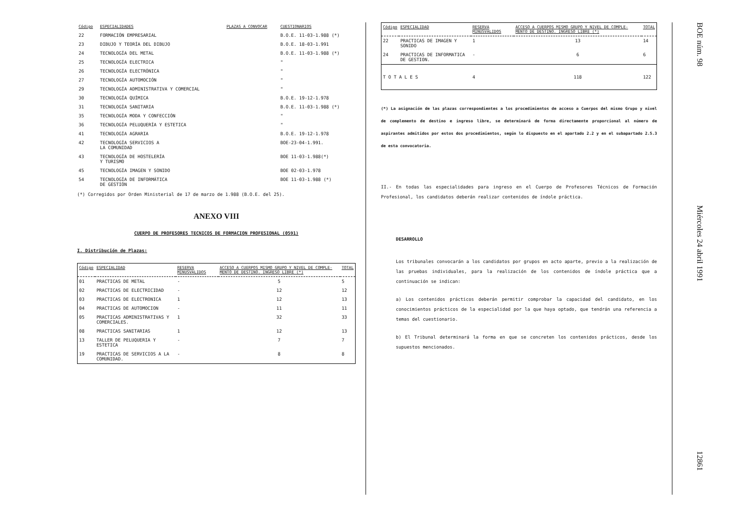| Código | ESPECIALIDADES | PLAZAS A CONVOCAR | CUESTIONARIOS |
| --- | --- | --- | --- |
| 22 | FORMACIÓN EMPRESARIAL | | B.O.E. 11-03-1.988 (*) |
| 23 | DIBUJO Y TEORÍA DEL DIBUJO | | B.O.E. 18-03-1.991 |
| 24 | TECNOLOGÍA DEL METAL | | B.O.E. 11-03-1.988 (*) |
| 25 | TECNOLOGÍA ELECTRICA | | " |
| 26 | TECNOLOGÍA ELECTRÓNICA | | " |
| 27 | TECNOLOGÍA AUTOMOCIÓN | | " |
| 29 | TECNOLOGÍA ADMINISTRATIVA Y COMERCIAL | | " |
| 30 | TECNOLOGÍA QUÍMICA | | B.O.E. 19-12-1.978 |
| 31 | TECNOLOGÍA SANITARIA | | B.O.E. 11-03-1.988 (*) |
| 35 | TECNOLOGÍA MODA Y CONFECCIÓN | | " |
| 36 | TECNOLOGÍA PELUQUERÍA Y ESTETICA | | " |
| 41 | TECNOLOGÍA AGRARIA | | B.O.E. 19-12-1.978 |
| 42 | TECNOLOGÍA SERVICIOS A LA COMUNIDAD | | BOE-23-04-1.991. |
| 43 | TECNOLOGÍA DE HOSTELERÍA Y TURISMO | | BOE 11-03-1.988(*) |
| 45 | TECNOLOGÍA IMAGEN Y SONIDO | | BOE 02-03-1.978 |
| 54 | TECNOLOGÍA DE INFORMÁTICA DE GESTIÓN | | BOE 11-03-1.988 (*) |
(*) Corregidos por Orden Ministerial de 17 de marzo de 1.988 (B.O.E. del 25).
ANEXO VIII
CUERPO DE PROFESORES TECNICOS DE FORMACION PROFESIONAL (0591)
I. Distribución de Plazas:
| Código | ESPECIALIDAD | RESERVA MINUSVALIDOS | ACCESO A CUERPOS MISMO GRUPO Y NIVEL DE COMPLE- MENTO DE DESTINO. INGRESO LIBRE (*) | TOTAL |
| --- | --- | --- | --- | --- |
| 01 | PRACTICAS DE METAL | - | 5 | 5 |
| 02 | PRACTICAS DE ELECTRICIDAD | - | 12 | 12 |
| 03 | PRACTICAS DE ELECTRONICA | 1 | 12 | 13 |
| 04 | PRACTICAS DE AUTOMOCION | - | 11 | 11 |
| 05 | PRACTICAS ADMINISTRATIVAS Y COMERCIALES. | 1 | 32 | 33 |
| 08 | PRACTICAS SANITARIAS | 1 | 12 | 13 |
| 13 | TALLER DE PELUQUERIA Y ESTETICA | - | 7 | 7 |
| 19 | PRACTICAS DE SERVICIOS A LA COMUNIDAD. | - | 8 | 8 |
| Código | ESPECIALIDAD | RESERVA MINUSVALIDOS | ACCESO A CUERPOS MISMO GRUPO Y NIVEL DE COMPLE- MENTO DE DESTINO. INGRESO LIBRE (*) | TOTAL |
| --- | --- | --- | --- | --- |
| 22 | PRACTICAS DE IMAGEN Y SONIDO | 1 | 13 | 14 |
| 24 | PRACTICAS DE INFORMATICA DE GESTION. | - | 6 | 6 |
| T O T A L E S | | 4 | 118 | 122 |
(*) La asignación de las plazas correspondientes a los procedimientos de acceso a Cuerpos del mismo Grupo y nivel de complemento de destino e ingreso libre, se determinará de forma directamente proporcional al número de aspirantes admitidos por estos dos procedimientos, según lo dispuesto en el apartado 2.2 y en el subapartado 2.5.3 de esta convocatoria.
II.- En todas las especialidades para ingreso en el Cuerpo de Profesores Técnicos de Formación Profesional, los candidatos deberán realizar contenidos de índole práctica.
DESARROLLO
Los tribunales convocarán a los candidatos por grupos en acto aparte, previo a la realización de las pruebas individuales, para la realización de los contenidos de índole práctica que a continuación se indican:
a) Los contenidos prácticos deberán permitir comprobar la capacidad del candidato, en los conocimientos prácticos de la especialidad por la que haya optado, que tendrán una referencia a temas del cuestionario.
b) El Tribunal determinará la forma en que se concreten los contenidos prácticos, desde los supuestos mencionados.
BOE núm. 98 Miércoles 24 abril 199112861